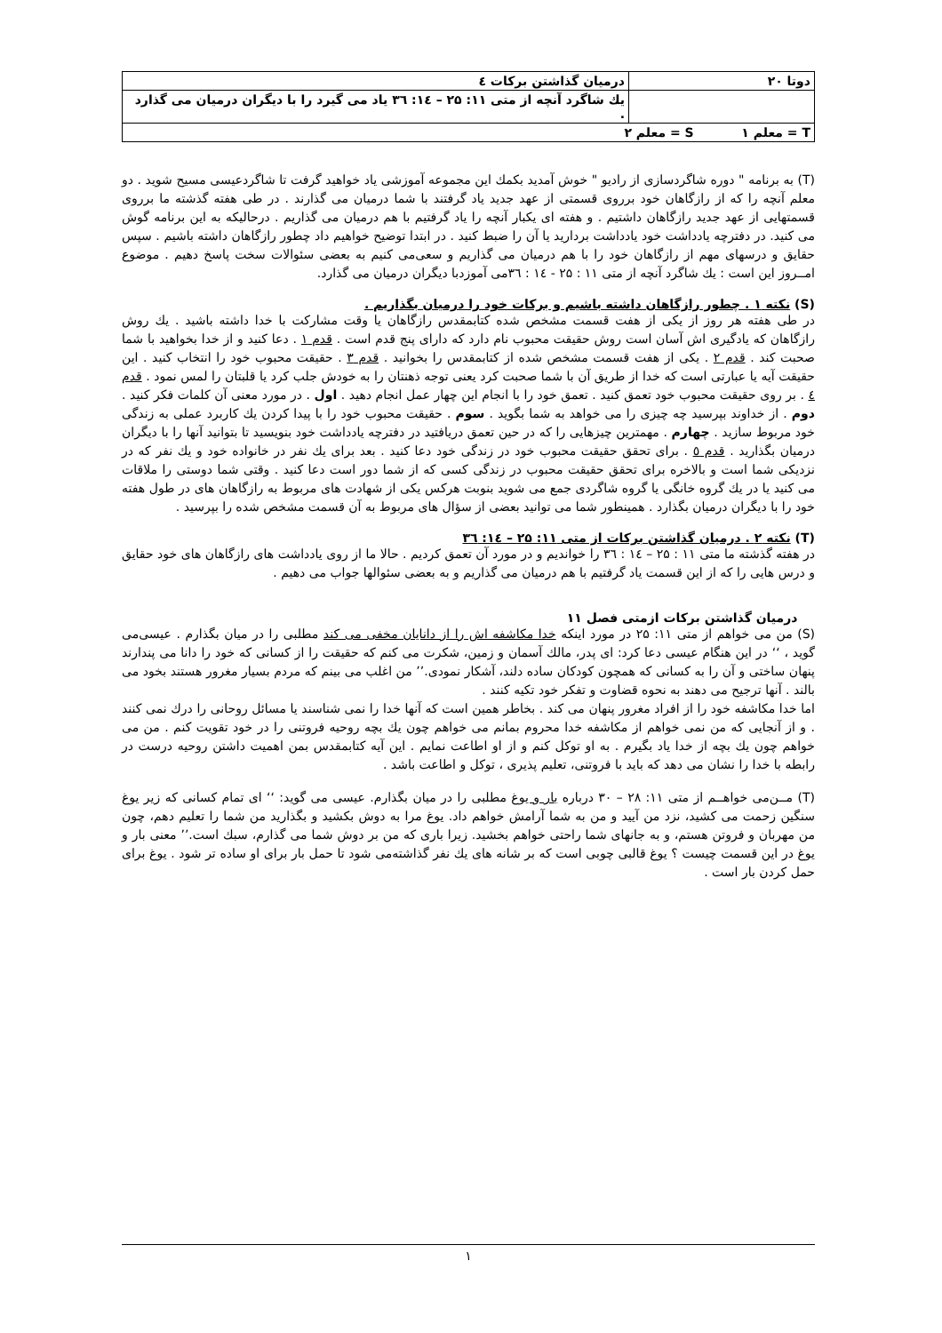| دوتا ۲۰ | درمیان گذاشتن برکات ٤ |
| | يك شاگرد آنچه از متی ۱۱: ۲۵ – ١٤: ۳٦ یاد می گیرد را با دیگران درمیان می گذارد . |
| T = معلم ۱ S = معلم ۲ | |
(T) به برنامه " دوره شاگردسازی از رادیو " خوش آمدید بکمك این مجموعه آموزشی یاد خواهید گرفت تا شاگردعیسی مسیح شوید . دو معلم آنچه را که از رازگاهان خود برروی قسمتی از عهد جدید یاد گرفتند با شما درمیان می گذارند . در طی هفته گذشته ما برروی قسمتهایی از عهد جدید رازگاهان داشتیم . و هفته ای یکبار آنچه را یاد گرفتیم با هم درمیان می گذاریم . درحالیکه به این برنامه گوش می کنید. در دفترچه یادداشت خود یادداشت بردارید یا آن را ضبط کنید . در ابتدا توضیح خواهیم داد چطور رازگاهان داشته باشیم . سپس حقایق و درسهای مهم از رازگاهان خود را با هم درمیان می گذاریم و سعی‌می کنیم به بعضی سئوالات سخت پاسخ دهیم . موضوع امــروز این است : يك شاگرد آنچه از متی ۱۱ : ۲۵ - ١٤ : ۳٦می آموزدبا دیگران درمیان می گذارد.
(S) نکته ۱ . چطور رازگاهان داشته باشیم و برکات خود را درمیان بگذاریم .
در طی هفته هر روز از یکی از هفت قسمت مشخص شده کتابمقدس رازگاهان یا وقت مشارکت با خدا داشته باشید . يك روش رازگاهان که یادگیری اش آسان است روش حقیقت محبوب نام دارد که دارای پنج قدم است . قدم ۱ . دعا کنید و از خدا بخواهید با شما صحبت کند . قدم ۲ . یکی از هفت قسمت مشخص شده از کتابمقدس را بخوانید . قدم ۳ . حقیقت محبوب خود را انتخاب کنید . این حقیقت آیه یا عبارتی است که خدا از طریق آن با شما صحبت کرد یعنی توجه ذهنتان را به خودش جلب کرد یا قلبتان را لمس نمود . قدم ٤ . بر روی حقیقت محبوب خود تعمق کنید . تعمق خود را با انجام این چهار عمل انجام دهید . اول . در مورد معنی آن کلمات فکر کنید . دوم . از خداوند بپرسید چه چیزی را می خواهد به شما بگوید . سوم . حقیقت محبوب خود را با پیدا کردن يك کاربرد عملی به زندگی خود مربوط سازید . چهارم . مهمترین چیزهایی را که در حین تعمق دریافتید در دفترچه یادداشت خود بنویسید تا بتوانید آنها را با دیگران درمیان بگذارید . قدم ٥ . برای تحقق حقیقت محبوب خود در زندگی خود دعا کنید . بعد برای يك نفر در خانواده خود و يك نفر که در نزدیکی شما است و بالاخره برای تحقق حقیقت محبوب در زندگی کسی که از شما دور است دعا کنید . وقتی شما دوستی را ملاقات می کنید یا در يك گروه خانگی یا گروه شاگردی جمع می شوید بنوبت هرکس یکی از شهادت های مربوط به رازگاهان های در طول هفته خود را با دیگران درمیان بگذارد . همینطور شما می توانید بعضی از سؤال های مربوط به آن قسمت مشخص شده را بپرسید .
(T) نکته ۲ . درمیان گذاشتن برکات از متی ۱۱: ۲۵ – ١٤: ۳٦
در هفته گذشته ما متی ۱۱ : ۲۵ – ١٤ : ۳٦ را خواندیم و در مورد آن تعمق کردیم . حالا ما از روی یادداشت های رازگاهان های خود حقایق و درس هایی را که از این قسمت یاد گرفتیم با هم درمیان می گذاریم و به بعضی سئوالها جواب می دهیم .
درمیان گذاشتن برکات ازمتی فصل ۱۱
(S) من می خواهم از متی ۱۱: ۲۵ در مورد اینکه خدا مکاشفه اش را از دانایان مخفی می کند مطلبی را در میان بگذارم . عیسی‌می گوید ، ‘‘ در این هنگام عیسی دعا کرد: ای پدر، مالك آسمان و زمین، شکرت می کنم که حقیقت را از کسانی که خود را دانا می پندارند پنهان ساختی و آن را به کسانی که همچون کودکان ساده دلند، آشکار نمودی.’’ من اغلب می بینم که مردم بسیار مغرور هستند بخود می بالند . آنها ترجیح می دهند به نحوه قضاوت و تفکر خود تکیه کنند .
اما خدا مکاشفه خود را از افراد مغرور پنهان می کند . بخاطر همین است که آنها خدا را نمی شناسند یا مسائل روحانی را درك نمی کنند . و از آنجایی که من نمی خواهم از مکاشفه خدا محروم بمانم می خواهم چون يك بچه روحیه فروتنی را در خود تقویت کنم . من می خواهم چون يك بچه از خدا یاد بگیرم . به او توکل کنم و از او اطاعت نمایم . این آیه کتابمقدس بمن اهمیت داشتن روحیه درست در رابطه با خدا را نشان می دهد که باید با فروتنی، تعلیم پذیری ، توکل و اطاعت باشد .
(T) مــن‌می خواهــم از متی ۱۱: ۲۸ – ۳۰ درباره بار و یوغ مطلبی را در میان بگذارم. عیسی می گوید: ‘‘ ای تمام کسانی که زیر یوغ سنگین زحمت می کشید، نزد من آیید و من به شما آرامش خواهم داد. یوغ مرا به دوش بکشید و بگذارید من شما را تعلیم دهم، چون من مهربان و فروتن هستم، و به جانهای شما راحتی خواهم بخشید. زیرا باری که من بر دوش شما می گذارم، سبك است.’’ معنی بار و یوغ در این قسمت چیست ؟ یوغ قالبی چوبی است که بر شانه های يك نفر گذاشته‌می شود تا حمل بار برای او ساده تر شود . یوغ برای حمل کردن بار است .
۱